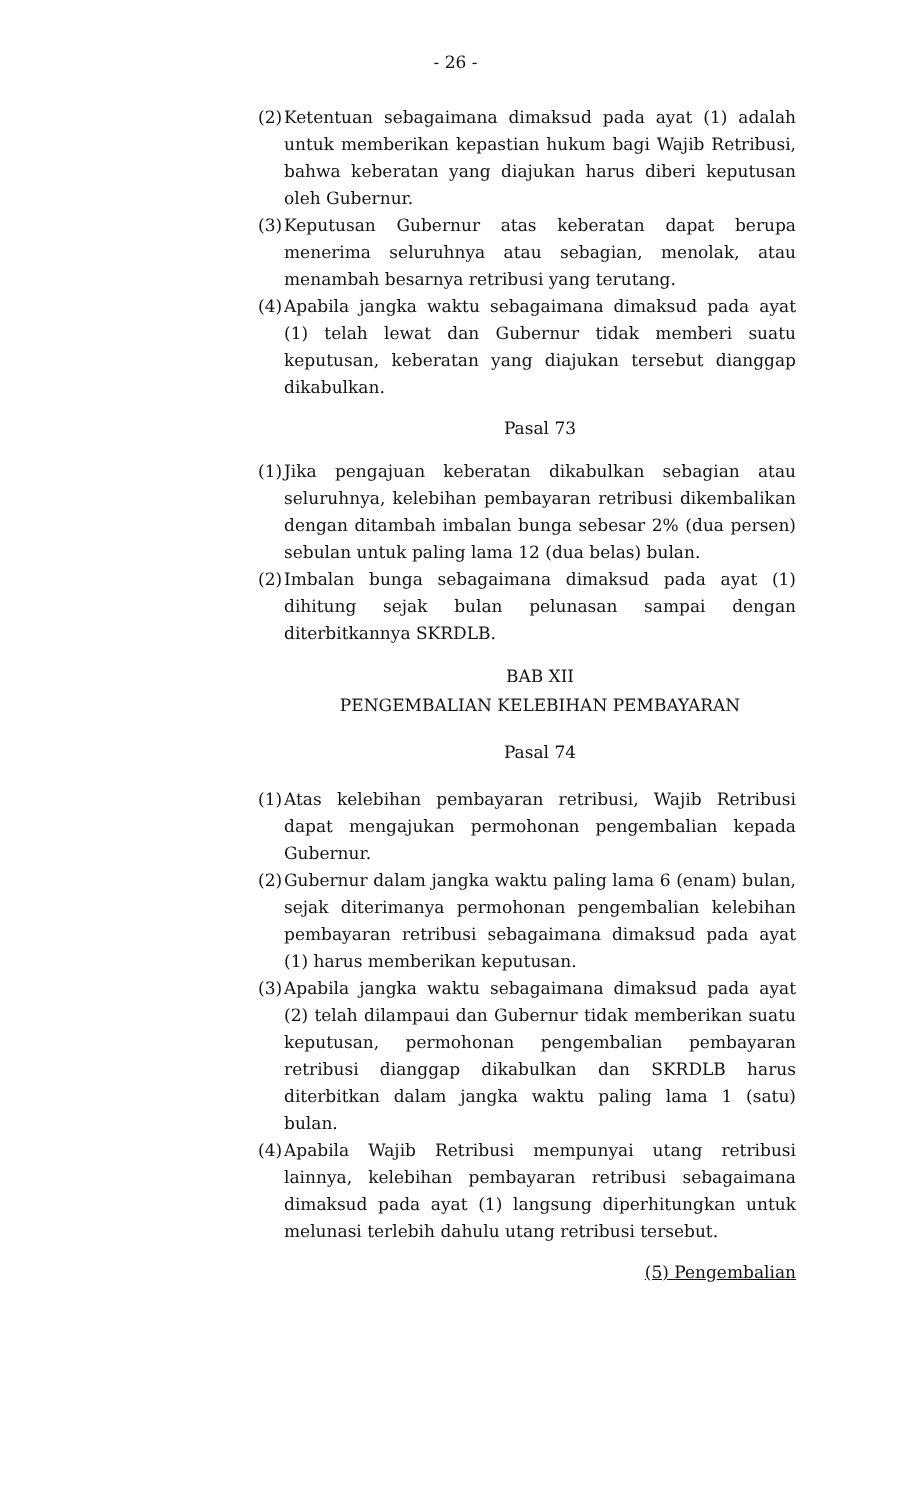- 26 -
(2) Ketentuan sebagaimana dimaksud pada ayat (1) adalah untuk memberikan kepastian hukum bagi Wajib Retribusi, bahwa keberatan yang diajukan harus diberi keputusan oleh Gubernur.
(3) Keputusan Gubernur atas keberatan dapat berupa menerima seluruhnya atau sebagian, menolak, atau menambah besarnya retribusi yang terutang.
(4) Apabila jangka waktu sebagaimana dimaksud pada ayat (1) telah lewat dan Gubernur tidak memberi suatu keputusan, keberatan yang diajukan tersebut dianggap dikabulkan.
Pasal 73
(1) Jika pengajuan keberatan dikabulkan sebagian atau seluruhnya, kelebihan pembayaran retribusi dikembalikan dengan ditambah imbalan bunga sebesar 2% (dua persen) sebulan untuk paling lama 12 (dua belas) bulan.
(2) Imbalan bunga sebagaimana dimaksud pada ayat (1) dihitung sejak bulan pelunasan sampai dengan diterbitkannya SKRDLB.
BAB XII
PENGEMBALIAN KELEBIHAN PEMBAYARAN
Pasal 74
(1) Atas kelebihan pembayaran retribusi, Wajib Retribusi dapat mengajukan permohonan pengembalian kepada Gubernur.
(2) Gubernur dalam jangka waktu paling lama 6 (enam) bulan, sejak diterimanya permohonan pengembalian kelebihan pembayaran retribusi sebagaimana dimaksud pada ayat (1) harus memberikan keputusan.
(3) Apabila jangka waktu sebagaimana dimaksud pada ayat (2) telah dilampaui dan Gubernur tidak memberikan suatu keputusan, permohonan pengembalian pembayaran retribusi dianggap dikabulkan dan SKRDLB harus diterbitkan dalam jangka waktu paling lama 1 (satu) bulan.
(4) Apabila Wajib Retribusi mempunyai utang retribusi lainnya, kelebihan pembayaran retribusi sebagaimana dimaksud pada ayat (1) langsung diperhitungkan untuk melunasi terlebih dahulu utang retribusi tersebut.
(5) Pengembalian